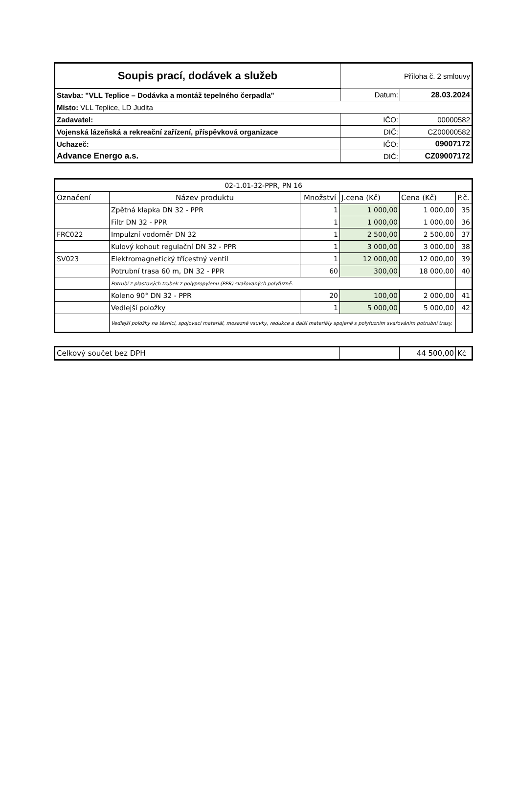| Soupis prací, dodávek a služeb | Příloha č. 2 smlouvy | |
| Stavba: "VLL Teplice – Dodávka a montáž tepelného čerpadla" | Datum: | 28.03.2024 |
| Místo: VLL Teplice, LD Judita | | |
| Zadavatel: | IČO: | 00000582 |
| Vojenská lázeňská a rekreační zařízení, příspěvková organizace | DIČ: | CZ00000582 |
| Uchazeč: | IČO: | 09007172 |
| Advance Energo a.s. | DIČ: | CZ09007172 |
| 02-1.01-32-PPR, PN 16 | | | | | |
| Označení | Název produktu | Množství | J.cena (Kč) | Cena (Kč) | P.č. |
| | Zpětná klapka DN 32 - PPR | 1 | 1 000,00 | 1 000,00 | 35 |
| | Filtr DN 32 - PPR | 1 | 1 000,00 | 1 000,00 | 36 |
| FRC022 | Impulzní vodoměr DN 32 | 1 | 2 500,00 | 2 500,00 | 37 |
| | Kulový kohout regulační DN 32 - PPR | 1 | 3 000,00 | 3 000,00 | 38 |
| SV023 | Elektromagnetický třícestný ventil | 1 | 12 000,00 | 12 000,00 | 39 |
| | Potrubní trasa 60 m, DN 32 - PPR | 60 | 300,00 | 18 000,00 | 40 |
| | Potrubí z plastových trubek z polypropylenu (PPR) svařovaných polyfuzně. | | | | |
| | Koleno 90° DN 32 - PPR | 20 | 100,00 | 2 000,00 | 41 |
| | Vedlejší položky | 1 | 5 000,00 | 5 000,00 | 42 |
| | Vedlejší položky na těsnící, spojovací materiál, mosazné vsuvky, redukce a další materiály spojené s polyfuzním svařováním potrubní trasy. | | | | |
| Celkový součet bez DPH | | 44 500,00 | Kč |